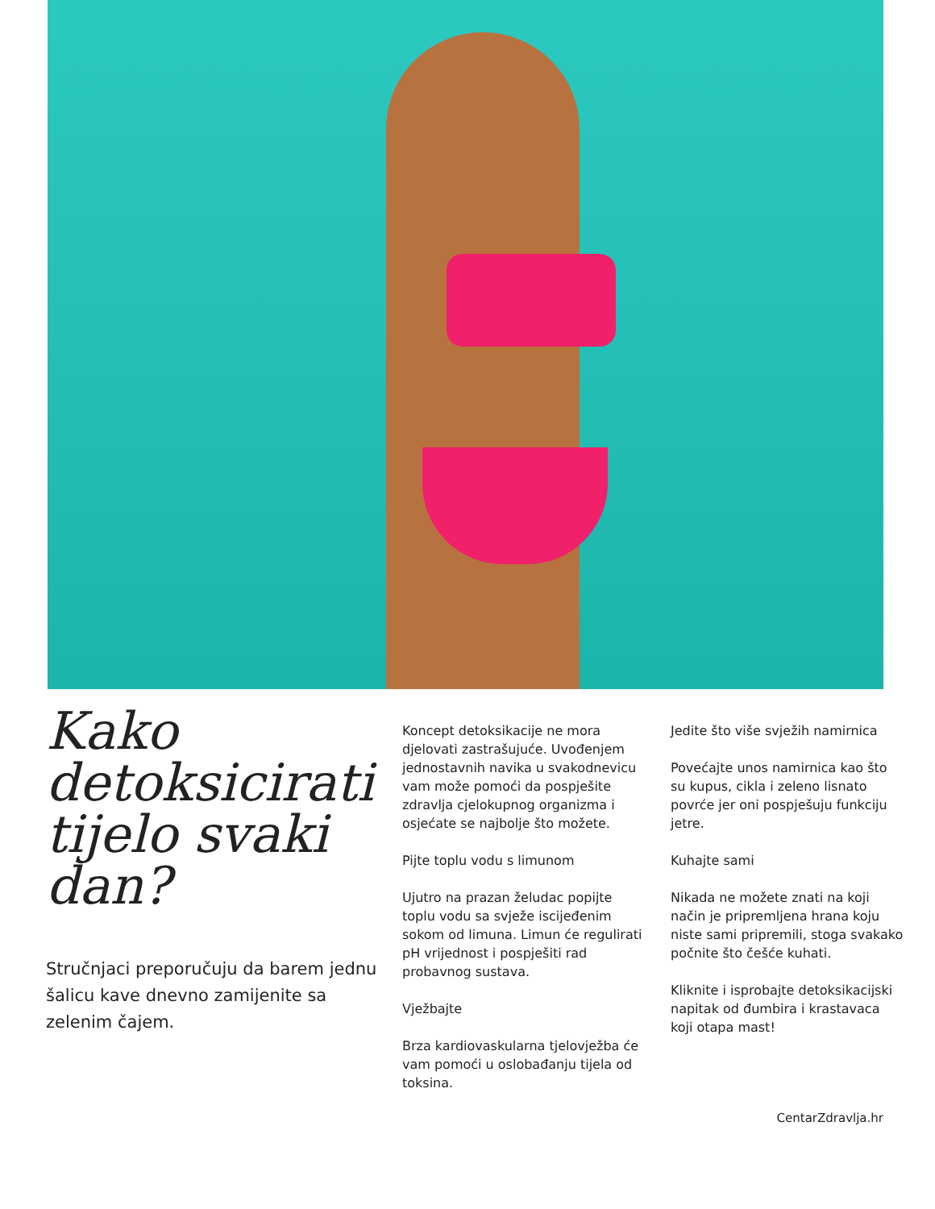Kako detoksicirati tijelo svaki dan?
Stručnjaci preporučuju da barem jednu šalicu kave dnevno zamijenite sa zelenim čajem.
Koncept detoksikacije ne mora djelovati zastrašujuće. Uvođenjem jednostavnih navika u svakodnevicu vam može pomoći da pospješite zdravlja cjelokupnog organizma i osjećate se najbolje što možete.
Pijte toplu vodu s limunom
Ujutro na prazan želudac popijte toplu vodu sa svježe iscijeđenim sokom od limuna. Limun će regulirati pH vrijednost i pospješiti rad probavnog sustava.
Vježbajte
Brza kardiovaskularna tjelovježba će vam pomoći u oslobađanju tijela od toksina.
Jedite što više svježih namirnica
Povećajte unos namirnica kao što su kupus, cikla i zeleno lisnato povrće jer oni pospješuju funkciju jetre.
Kuhajte sami
Nikada ne možete znati na koji način je pripremljena hrana koju niste sami pripremili, stoga svakako počnite što češće kuhati.
Kliknite i isprobajte detoksikacijski napitak od đumbira i krastavaca koji otapa mast!
CentarZdravlja.hr